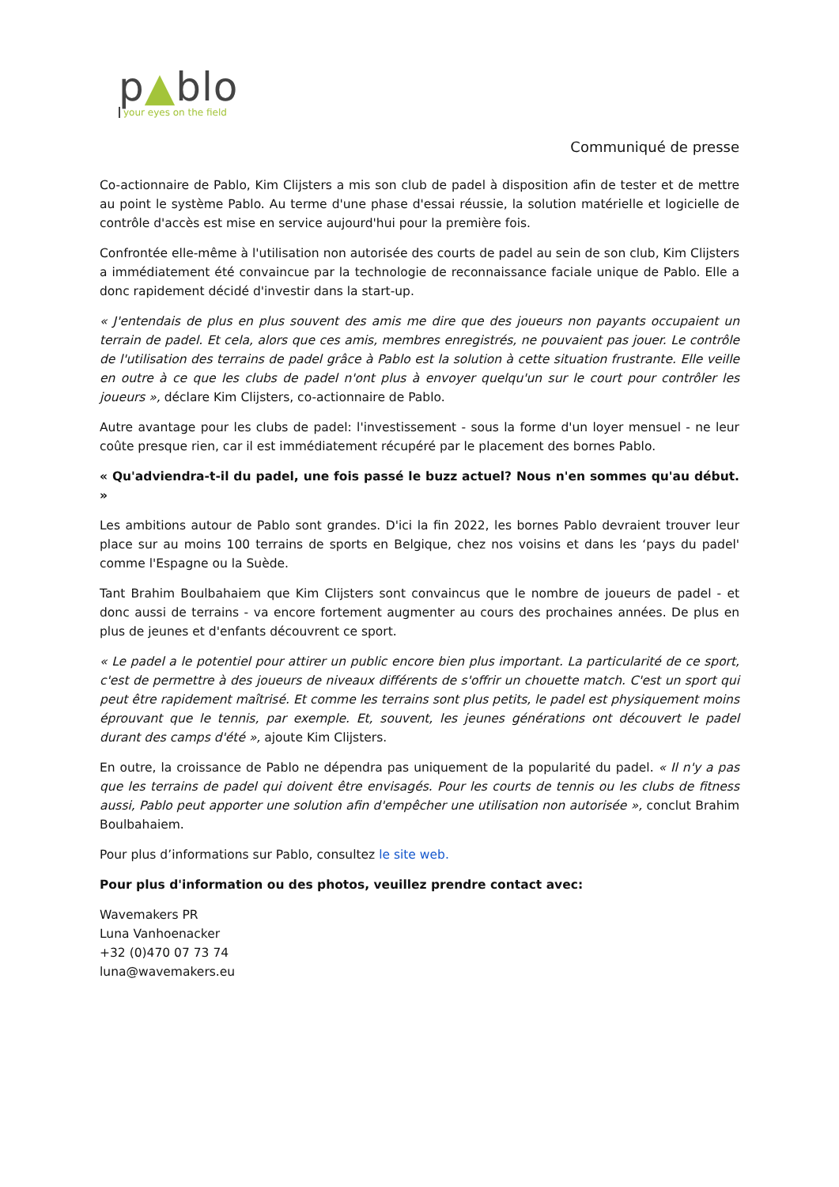p▲blo
your eyes on the field
Communiqué de presse
Co-actionnaire de Pablo, Kim Clijsters a mis son club de padel à disposition afin de tester et de mettre au point le système Pablo. Au terme d'une phase d'essai réussie, la solution matérielle et logicielle de contrôle d'accès est mise en service aujourd'hui pour la première fois.
Confrontée elle-même à l'utilisation non autorisée des courts de padel au sein de son club, Kim Clijsters a immédiatement été convaincue par la technologie de reconnaissance faciale unique de Pablo. Elle a donc rapidement décidé d'investir dans la start-up.
« J'entendais de plus en plus souvent des amis me dire que des joueurs non payants occupaient un terrain de padel. Et cela, alors que ces amis, membres enregistrés, ne pouvaient pas jouer. Le contrôle de l'utilisation des terrains de padel grâce à Pablo est la solution à cette situation frustrante. Elle veille en outre à ce que les clubs de padel n'ont plus à envoyer quelqu'un sur le court pour contrôler les joueurs », déclare Kim Clijsters, co-actionnaire de Pablo.
Autre avantage pour les clubs de padel: l'investissement - sous la forme d'un loyer mensuel - ne leur coûte presque rien, car il est immédiatement récupéré par le placement des bornes Pablo.
« Qu'adviendra-t-il du padel, une fois passé le buzz actuel? Nous n'en sommes qu'au début. »
Les ambitions autour de Pablo sont grandes. D'ici la fin 2022, les bornes Pablo devraient trouver leur place sur au moins 100 terrains de sports en Belgique, chez nos voisins et dans les ‘pays du padel' comme l'Espagne ou la Suède.
Tant Brahim Boulbahaiem que Kim Clijsters sont convaincus que le nombre de joueurs de padel - et donc aussi de terrains - va encore fortement augmenter au cours des prochaines années. De plus en plus de jeunes et d'enfants découvrent ce sport.
« Le padel a le potentiel pour attirer un public encore bien plus important. La particularité de ce sport, c'est de permettre à des joueurs de niveaux différents de s'offrir un chouette match. C'est un sport qui peut être rapidement maîtrisé. Et comme les terrains sont plus petits, le padel est physiquement moins éprouvant que le tennis, par exemple. Et, souvent, les jeunes générations ont découvert le padel durant des camps d'été », ajoute Kim Clijsters.
En outre, la croissance de Pablo ne dépendra pas uniquement de la popularité du padel. « Il n'y a pas que les terrains de padel qui doivent être envisagés. Pour les courts de tennis ou les clubs de fitness aussi, Pablo peut apporter une solution afin d'empêcher une utilisation non autorisée », conclut Brahim Boulbahaiem.
Pour plus d’informations sur Pablo, consultez le site web.
Pour plus d'information ou des photos, veuillez prendre contact avec:
Wavemakers PR
Luna Vanhoenacker
+32 (0)470 07 73 74
luna@wavemakers.eu